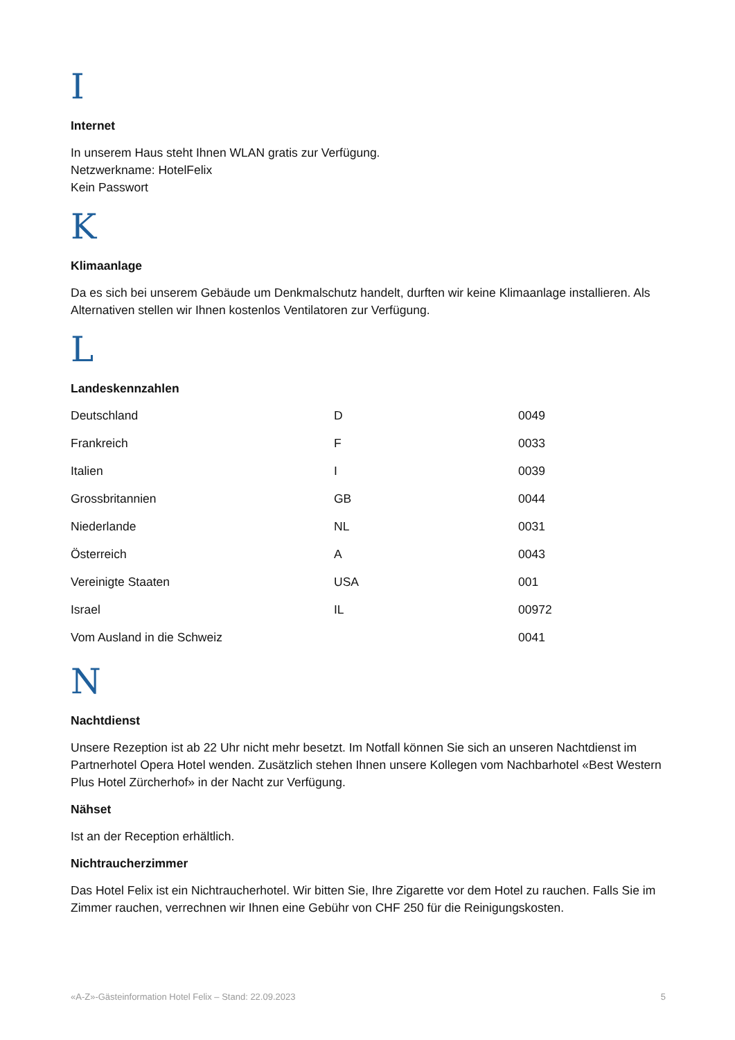I
Internet
In unserem Haus steht Ihnen WLAN gratis zur Verfügung.
Netzwerkname: HotelFelix
Kein Passwort
K
Klimaanlage
Da es sich bei unserem Gebäude um Denkmalschutz handelt, durften wir keine Klimaanlage installieren. Als Alternativen stellen wir Ihnen kostenlos Ventilatoren zur Verfügung.
L
Landeskennzahlen
| Deutschland | D | 0049 |
| Frankreich | F | 0033 |
| Italien | I | 0039 |
| Grossbritannien | GB | 0044 |
| Niederlande | NL | 0031 |
| Österreich | A | 0043 |
| Vereinigte Staaten | USA | 001 |
| Israel | IL | 00972 |
| Vom Ausland in die Schweiz | | 0041 |
N
Nachtdienst
Unsere Rezeption ist ab 22 Uhr nicht mehr besetzt. Im Notfall können Sie sich an unseren Nachtdienst im Partnerhotel Opera Hotel wenden. Zusätzlich stehen Ihnen unsere Kollegen vom Nachbarhotel «Best Western Plus Hotel Zürcherhof» in der Nacht zur Verfügung.
Nähset
Ist an der Reception erhältlich.
Nichtraucherzimmer
Das Hotel Felix ist ein Nichtraucherhotel. Wir bitten Sie, Ihre Zigarette vor dem Hotel zu rauchen. Falls Sie im Zimmer rauchen, verrechnen wir Ihnen eine Gebühr von CHF 250 für die Reinigungskosten.
«A-Z»-Gästeinformation Hotel Felix – Stand: 22.09.2023 5